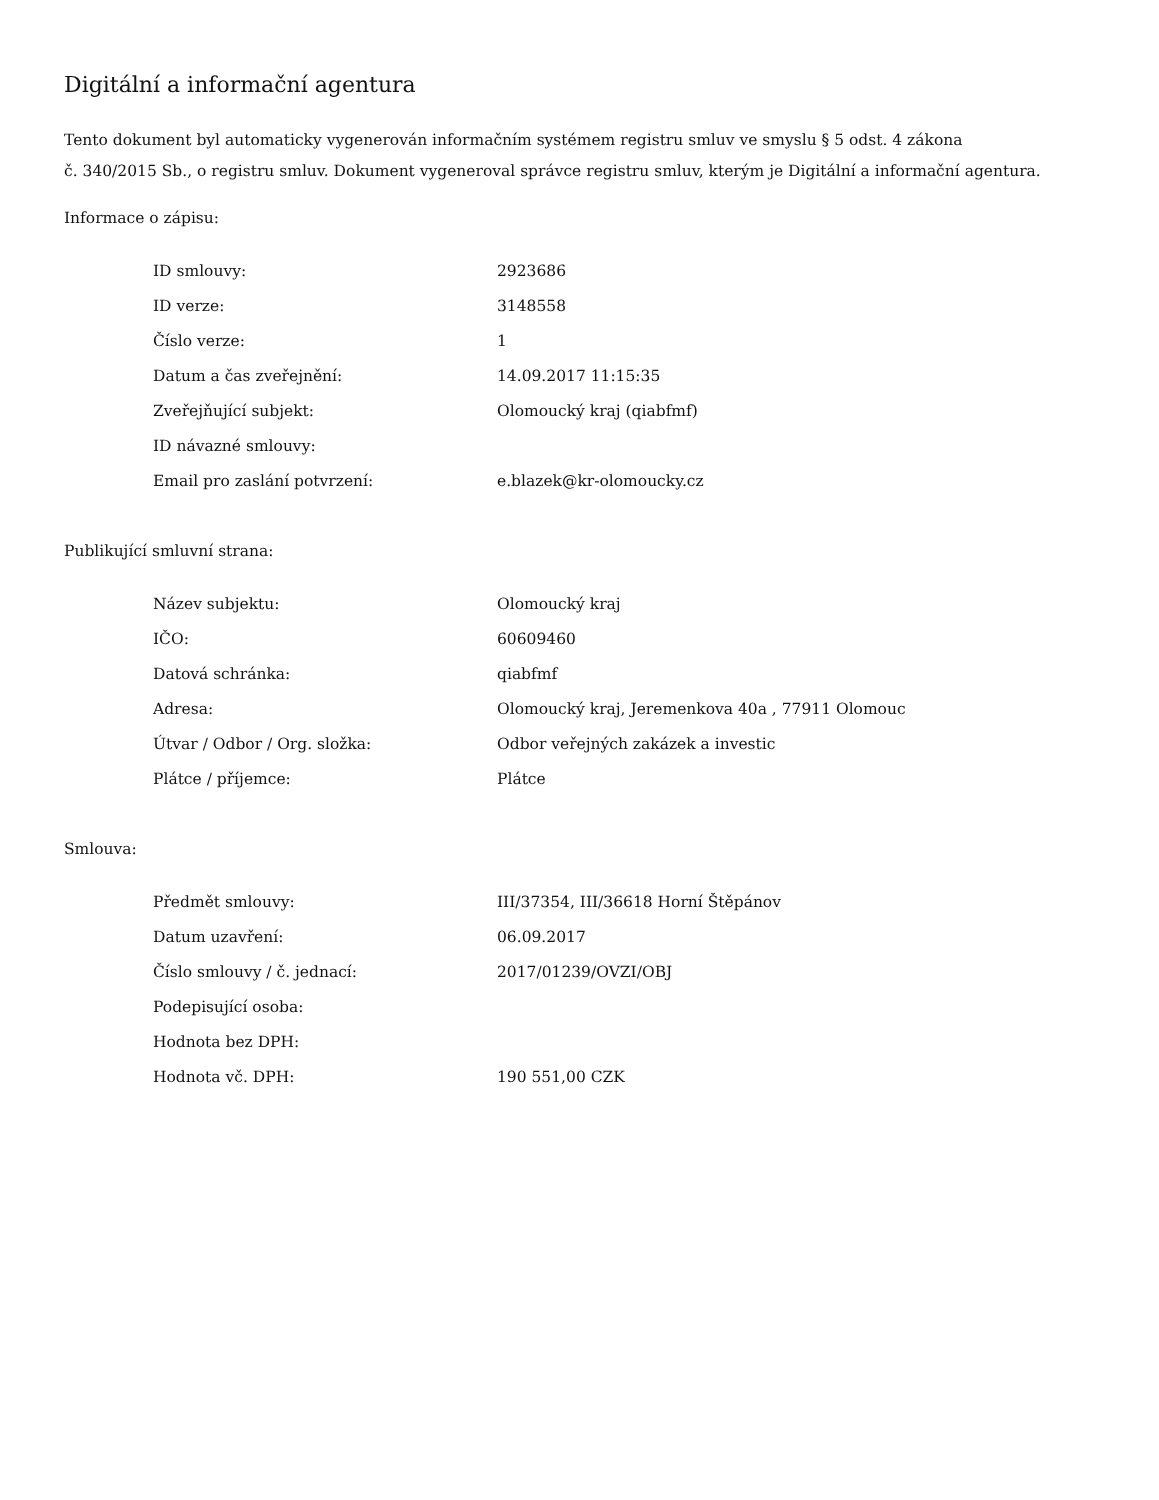Digitální a informační agentura
Tento dokument byl automaticky vygenerován informačním systémem registru smluv ve smyslu § 5 odst. 4 zákona
č. 340/2015 Sb., o registru smluv. Dokument vygeneroval správce registru smluv, kterým je Digitální a informační agentura.
Informace o zápisu:
| ID smlouvy: | 2923686 |
| ID verze: | 3148558 |
| Číslo verze: | 1 |
| Datum a čas zveřejnění: | 14.09.2017 11:15:35 |
| Zveřejňující subjekt: | Olomoucký kraj (qiabfmf) |
| ID návazné smlouvy: | |
| Email pro zaslání potvrzení: | e.blazek@kr-olomoucky.cz |
Publikující smluvní strana:
| Název subjektu: | Olomoucký kraj |
| IČO: | 60609460 |
| Datová schránka: | qiabfmf |
| Adresa: | Olomoucký kraj, Jeremenkova 40a , 77911 Olomouc |
| Útvar / Odbor / Org. složka: | Odbor veřejných zakázek a investic |
| Plátce / příjemce: | Plátce |
Smlouva:
| Předmět smlouvy: | III/37354, III/36618 Horní Štěpánov |
| Datum uzavření: | 06.09.2017 |
| Číslo smlouvy / č. jednací: | 2017/01239/OVZI/OBJ |
| Podepisující osoba: | |
| Hodnota bez DPH: | |
| Hodnota vč. DPH: | 190 551,00 CZK |